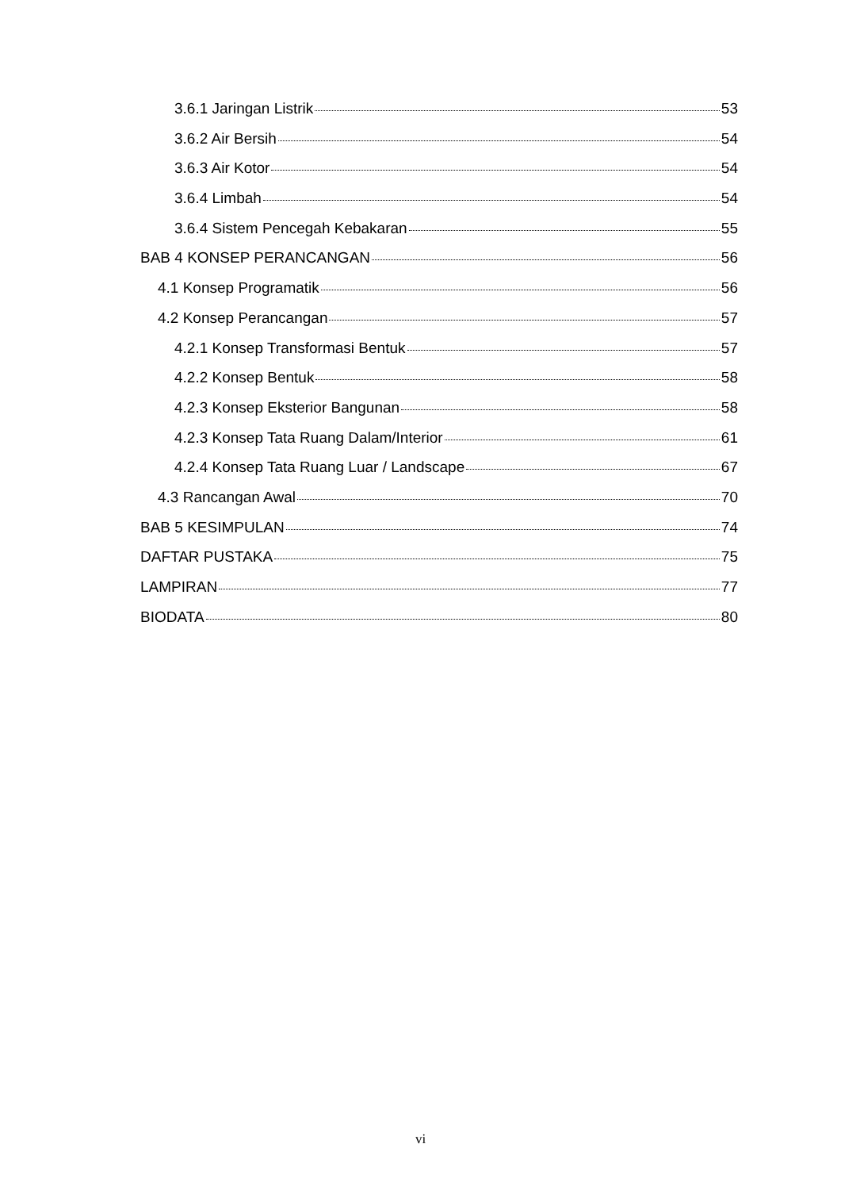3.6.1 Jaringan Listrik 53
3.6.2 Air Bersih 54
3.6.3 Air Kotor 54
3.6.4 Limbah 54
3.6.4 Sistem Pencegah Kebakaran 55
BAB 4 KONSEP PERANCANGAN 56
4.1 Konsep Programatik 56
4.2 Konsep Perancangan 57
4.2.1 Konsep Transformasi Bentuk 57
4.2.2 Konsep Bentuk 58
4.2.3 Konsep Eksterior Bangunan 58
4.2.3 Konsep Tata Ruang Dalam/Interior 61
4.2.4 Konsep Tata Ruang Luar / Landscape 67
4.3 Rancangan Awal 70
BAB 5 KESIMPULAN 74
DAFTAR PUSTAKA 75
LAMPIRAN 77
BIODATA 80
vi